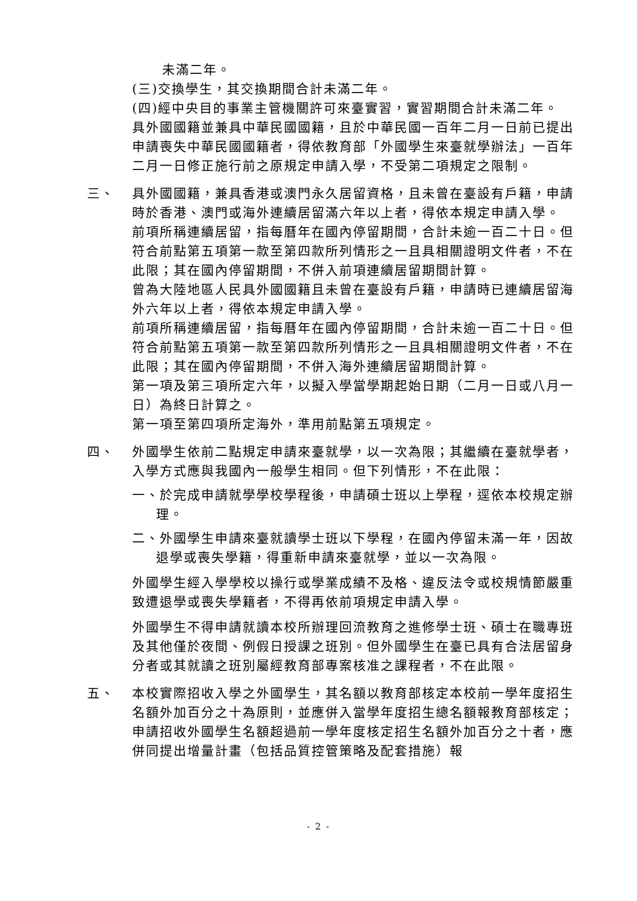未滿二年。
(三)交換學生，其交換期間合計未滿二年。
(四)經中央目的事業主管機關許可來臺實習，實習期間合計未滿二年。
具外國國籍並兼具中華民國國籍，且於中華民國一百年二月一日前已提出申請喪失中華民國國籍者，得依教育部「外國學生來臺就學辦法」一百年二月一日修正施行前之原規定申請入學，不受第二項規定之限制。
三、 具外國國籍，兼具香港或澳門永久居留資格，且未曾在臺設有戶籍，申請時於香港、澳門或海外連續居留滿六年以上者，得依本規定申請入學。
前項所稱連續居留，指每曆年在國內停留期間，合計未逾一百二十日。但符合前點第五項第一款至第四款所列情形之一且具相關證明文件者，不在此限；其在國內停留期間，不併入前項連續居留期間計算。
曾為大陸地區人民具外國國籍且未曾在臺設有戶籍，申請時已連續居留海外六年以上者，得依本規定申請入學。
前項所稱連續居留，指每曆年在國內停留期間，合計未逾一百二十日。但符合前點第五項第一款至第四款所列情形之一且具相關證明文件者，不在此限；其在國內停留期間，不併入海外連續居留期間計算。
第一項及第三項所定六年，以擬入學當學期起始日期（二月一日或八月一日）為終日計算之。
第一項至第四項所定海外，準用前點第五項規定。
四、 外國學生依前二點規定申請來臺就學，以一次為限；其繼續在臺就學者，入學方式應與我國內一般學生相同。但下列情形，不在此限：
一、於完成申請就學學校學程後，申請碩士班以上學程，逕依本校規定辦理。
二、外國學生申請來臺就讀學士班以下學程，在國內停留未滿一年，因故退學或喪失學籍，得重新申請來臺就學，並以一次為限。
外國學生經入學學校以操行或學業成績不及格、違反法令或校規情節嚴重致遭退學或喪失學籍者，不得再依前項規定申請入學。
外國學生不得申請就讀本校所辦理回流教育之進修學士班、碩士在職專班及其他僅於夜間、例假日授課之班別。但外國學生在臺已具有合法居留身分者或其就讀之班別屬經教育部專案核准之課程者，不在此限。
五、 本校實際招收入學之外國學生，其名額以教育部核定本校前一學年度招生名額外加百分之十為原則，並應併入當學年度招生總名額報教育部核定；申請招收外國學生名額超過前一學年度核定招生名額外加百分之十者，應併同提出增量計畫（包括品質控管策略及配套措施）報
- 2 -